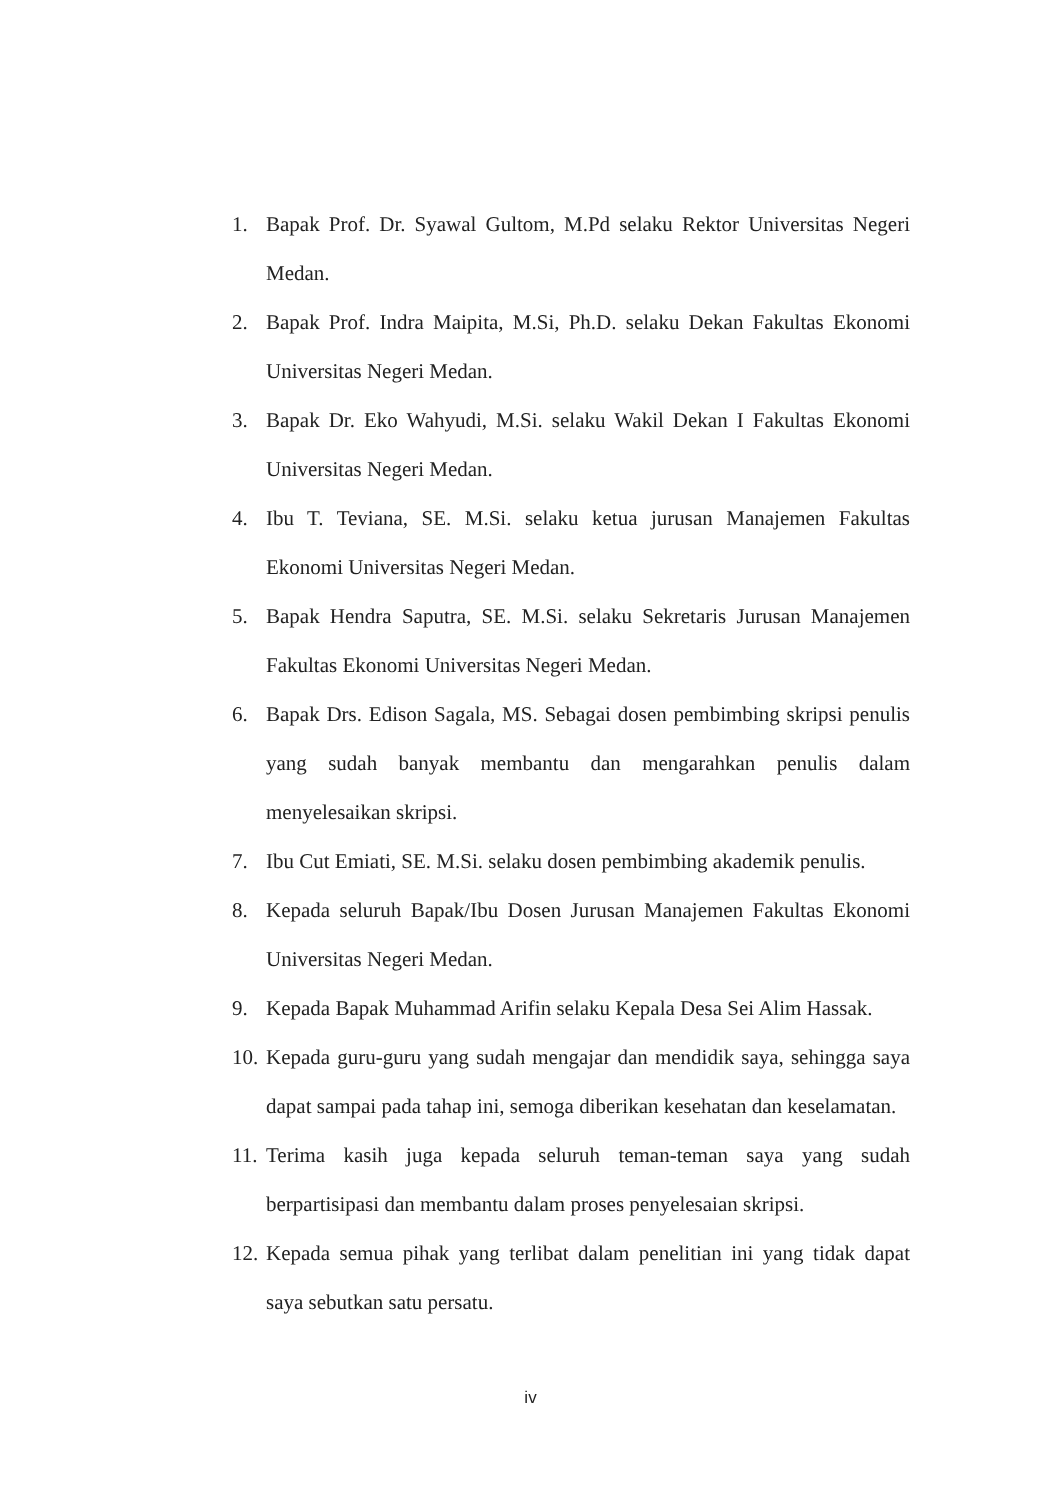1. Bapak Prof. Dr. Syawal Gultom, M.Pd selaku Rektor Universitas Negeri Medan.
2. Bapak Prof. Indra Maipita, M.Si, Ph.D. selaku Dekan Fakultas Ekonomi Universitas Negeri Medan.
3. Bapak Dr. Eko Wahyudi, M.Si. selaku Wakil Dekan I Fakultas Ekonomi Universitas Negeri Medan.
4. Ibu T. Teviana, SE. M.Si. selaku ketua jurusan Manajemen Fakultas Ekonomi Universitas Negeri Medan.
5. Bapak Hendra Saputra, SE. M.Si. selaku Sekretaris Jurusan Manajemen Fakultas Ekonomi Universitas Negeri Medan.
6. Bapak Drs. Edison Sagala, MS. Sebagai dosen pembimbing skripsi penulis yang sudah banyak membantu dan mengarahkan penulis dalam menyelesaikan skripsi.
7. Ibu Cut Emiati, SE. M.Si. selaku dosen pembimbing akademik penulis.
8. Kepada seluruh Bapak/Ibu Dosen Jurusan Manajemen Fakultas Ekonomi Universitas Negeri Medan.
9. Kepada Bapak Muhammad Arifin selaku Kepala Desa Sei Alim Hassak.
10. Kepada guru-guru yang sudah mengajar dan mendidik saya, sehingga saya dapat sampai pada tahap ini, semoga diberikan kesehatan dan keselamatan.
11. Terima kasih juga kepada seluruh teman-teman saya yang sudah berpartisipasi dan membantu dalam proses penyelesaian skripsi.
12. Kepada semua pihak yang terlibat dalam penelitian ini yang tidak dapat saya sebutkan satu persatu.
iv